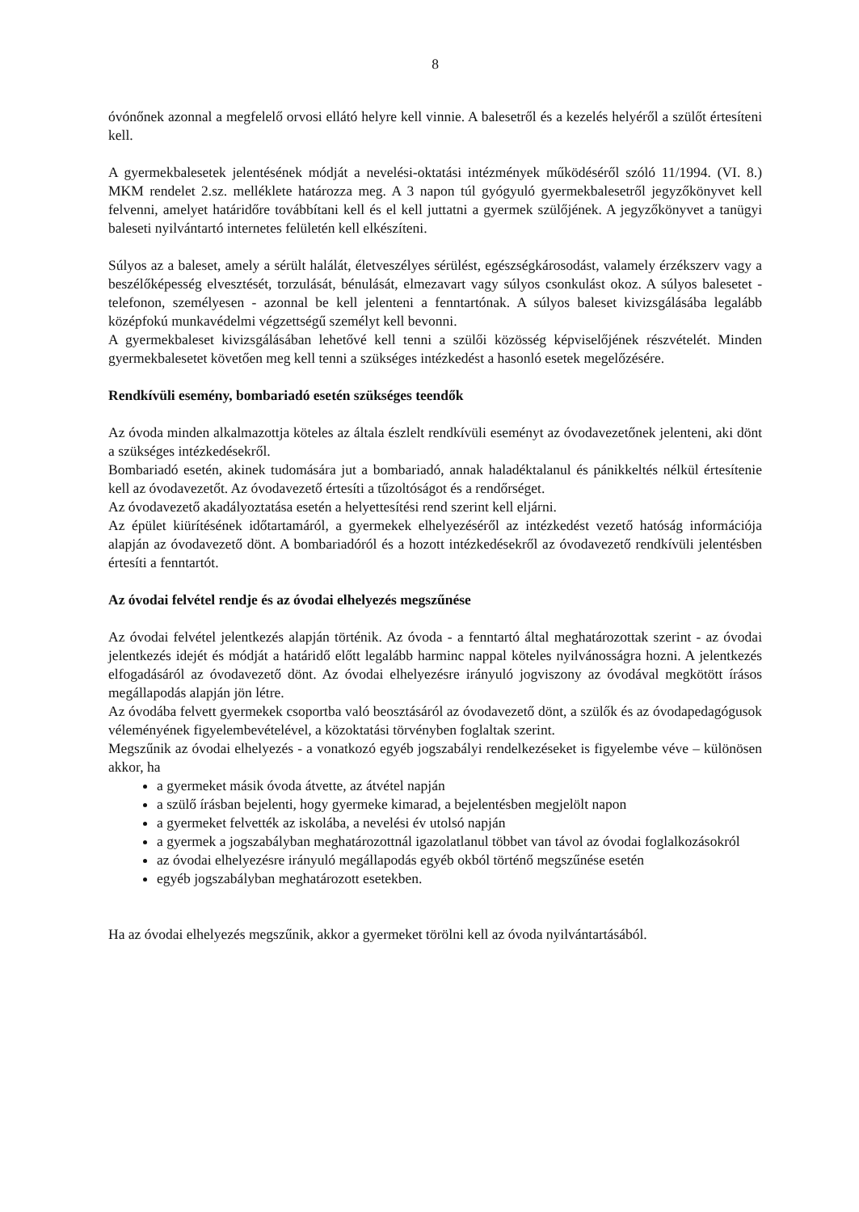8
óvónőnek azonnal a megfelelő orvosi ellátó helyre kell vinnie. A balesetről és a kezelés helyéről a szülőt értesíteni kell.
A gyermekbalesetek jelentésének módját a nevelési-oktatási intézmények működéséről szóló 11/1994. (VI. 8.) MKM rendelet 2.sz. melléklete határozza meg. A 3 napon túl gyógyuló gyermekbalesetről jegyzőkönyvet kell felvenni, amelyet határidőre továbbítani kell és el kell juttatni a gyermek szülőjének. A jegyzőkönyvet a tanügyi baleseti nyilvántartó internetes felületén kell elkészíteni.
Súlyos az a baleset, amely a sérült halálát, életveszélyes sérülést, egészségkárosodást, valamely érzékszerv vagy a beszélőképesség elvesztését, torzulását, bénulását, elmezavart vagy súlyos csonkulást okoz. A súlyos balesetet - telefonon, személyesen - azonnal be kell jelenteni a fenntartónak. A súlyos baleset kivizsgálásába legalább középfokú munkavédelmi végzettségű személyt kell bevonni.
A gyermekbaleset kivizsgálásában lehetővé kell tenni a szülői közösség képviselőjének részvételét. Minden gyermekbalesetet követően meg kell tenni a szükséges intézkedést a hasonló esetek megelőzésére.
Rendkívüli esemény, bombariadó esetén szükséges teendők
Az óvoda minden alkalmazottja köteles az általa észlelt rendkívüli eseményt az óvodavezetőnek jelenteni, aki dönt a szükséges intézkedésekről.
Bombariadó esetén, akinek tudomására jut a bombariadó, annak haladéktalanul és pánikkeltés nélkül értesítenie kell az óvodavezetőt. Az óvodavezető értesíti a tűzoltóságot és a rendőrséget.
Az óvodavezető akadályoztatása esetén a helyettesítési rend szerint kell eljárni.
Az épület kiürítésének időtartamáról, a gyermekek elhelyezéséről az intézkedést vezető hatóság információja alapján az óvodavezető dönt. A bombariadóról és a hozott intézkedésekről az óvodavezető rendkívüli jelentésben értesíti a fenntartót.
Az óvodai felvétel rendje és az óvodai elhelyezés megszűnése
Az óvodai felvétel jelentkezés alapján történik. Az óvoda - a fenntartó által meghatározottak szerint - az óvodai jelentkezés idejét és módját a határidő előtt legalább harminc nappal köteles nyilvánosságra hozni. A jelentkezés elfogadásáról az óvodavezető dönt. Az óvodai elhelyezésre irányuló jogviszony az óvodával megkötött írásos megállapodás alapján jön létre.
Az óvodába felvett gyermekek csoportba való beosztásáról az óvodavezető dönt, a szülők és az óvodapedagógusok véleményének figyelembevételével, a közoktatási törvényben foglaltak szerint.
Megszűnik az óvodai elhelyezés - a vonatkozó egyéb jogszabályi rendelkezéseket is figyelembe véve – különösen akkor, ha
a gyermeket másik óvoda átvette, az átvétel napján
a szülő írásban bejelenti, hogy gyermeke kimarad, a bejelentésben megjelölt napon
a gyermeket felvették az iskolába, a nevelési év utolsó napján
a gyermek a jogszabályban meghatározottnál igazolatlanul többet van távol az óvodai foglalkozásokról
az óvodai elhelyezésre irányuló megállapodás egyéb okból történő megszűnése esetén
egyéb jogszabályban meghatározott esetekben.
Ha az óvodai elhelyezés megszűnik, akkor a gyermeket törölni kell az óvoda nyilvántartásából.